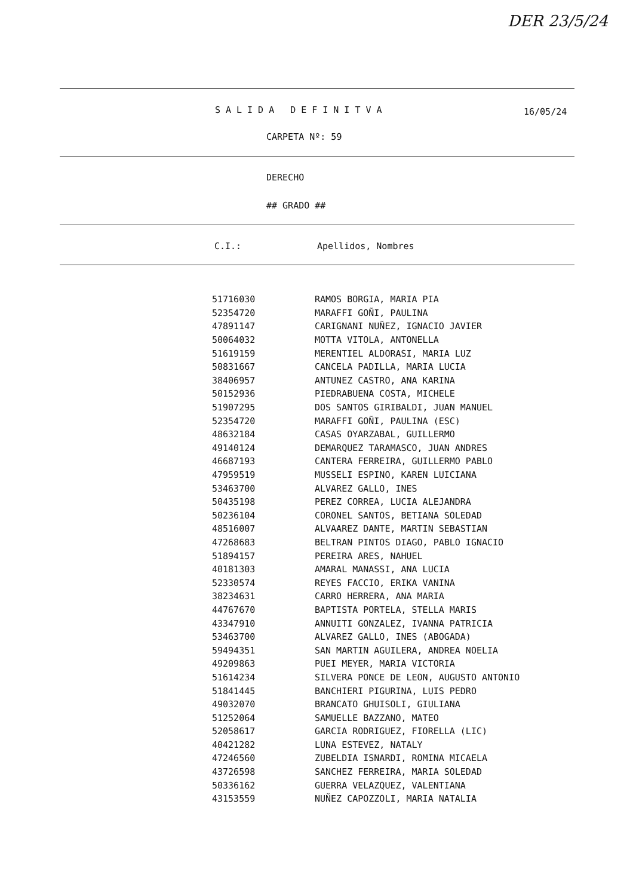DER 23/5/24
SALIDA DEFINITVA 16/05/24
CARPETA Nº: 59
DERECHO
## GRADO ##
C.I.: Apellidos, Nombres
| 51716030 | RAMOS BORGIA, MARIA PIA |
| 52354720 | MARAFFI GOÑI, PAULINA |
| 47891147 | CARIGNANI NUÑEZ, IGNACIO JAVIER |
| 50064032 | MOTTA VITOLA, ANTONELLA |
| 51619159 | MERENTIEL ALDORASI, MARIA LUZ |
| 50831667 | CANCELA PADILLA, MARIA LUCIA |
| 38406957 | ANTUNEZ CASTRO, ANA KARINA |
| 50152936 | PIEDRABUENA COSTA, MICHELE |
| 51907295 | DOS SANTOS GIRIBALDI, JUAN MANUEL |
| 52354720 | MARAFFI GOÑI, PAULINA (ESC) |
| 48632184 | CASAS OYARZABAL, GUILLERMO |
| 49140124 | DEMARQUEZ TARAMASCO, JUAN ANDRES |
| 46687193 | CANTERA FERREIRA, GUILLERMO PABLO |
| 47959519 | MUSSELI ESPINO, KAREN LUICIANA |
| 53463700 | ALVAREZ GALLO, INES |
| 50435198 | PEREZ CORREA, LUCIA ALEJANDRA |
| 50236104 | CORONEL SANTOS, BETIANA SOLEDAD |
| 48516007 | ALVAAREZ DANTE, MARTIN SEBASTIAN |
| 47268683 | BELTRAN PINTOS DIAGO, PABLO IGNACIO |
| 51894157 | PEREIRA ARES, NAHUEL |
| 40181303 | AMARAL MANASSI, ANA LUCIA |
| 52330574 | REYES FACCIO, ERIKA VANINA |
| 38234631 | CARRO HERRERA, ANA MARIA |
| 44767670 | BAPTISTA PORTELA, STELLA MARIS |
| 43347910 | ANNUITI GONZALEZ, IVANNA PATRICIA |
| 53463700 | ALVAREZ GALLO, INES (ABOGADA) |
| 59494351 | SAN MARTIN AGUILERA, ANDREA NOELIA |
| 49209863 | PUEI MEYER, MARIA VICTORIA |
| 51614234 | SILVERA PONCE DE LEON, AUGUSTO ANTONIO |
| 51841445 | BANCHIERI PIGURINA, LUIS PEDRO |
| 49032070 | BRANCATO GHUISOLI, GIULIANA |
| 51252064 | SAMUELLE BAZZANO, MATEO |
| 52058617 | GARCIA RODRIGUEZ, FIORELLA (LIC) |
| 40421282 | LUNA ESTEVEZ, NATALY |
| 47246560 | ZUBELDIA ISNARDI, ROMINA MICAELA |
| 43726598 | SANCHEZ FERREIRA, MARIA SOLEDAD |
| 50336162 | GUERRA VELAZQUEZ, VALENTIANA |
| 43153559 | NUÑEZ CAPOZZOLI, MARIA NATALIA |